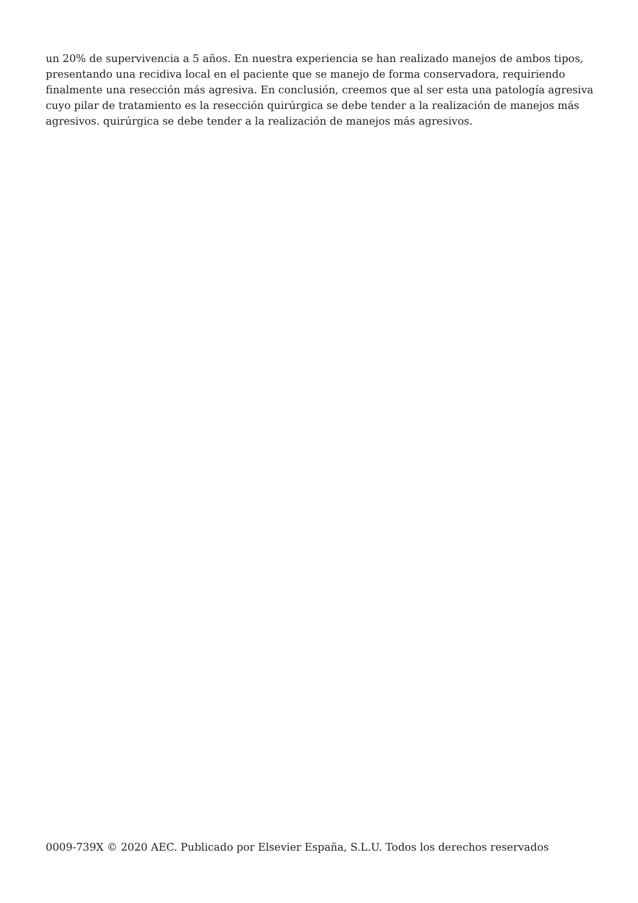un 20% de supervivencia a 5 años. En nuestra experiencia se han realizado manejos de ambos tipos, presentando una recidiva local en el paciente que se manejo de forma conservadora, requiriendo finalmente una resección más agresiva. En conclusión, creemos que al ser esta una patología agresiva cuyo pilar de tratamiento es la resección quirúrgica se debe tender a la realización de manejos más agresivos. quirúrgica se debe tender a la realización de manejos más agresivos.
0009-739X © 2020 AEC. Publicado por Elsevier España, S.L.U. Todos los derechos reservados